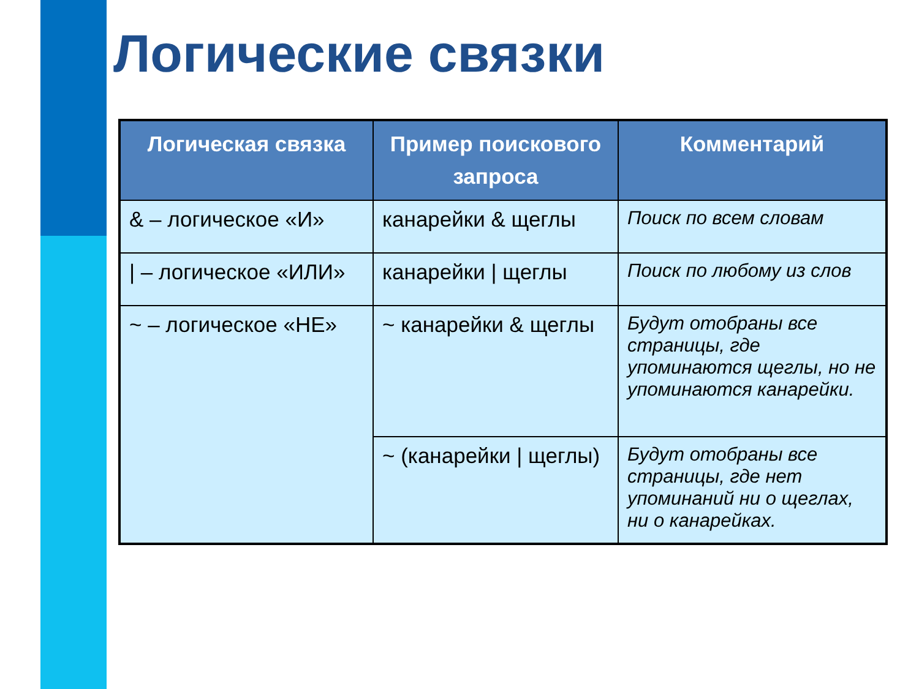Логические связки
| Логическая связка | Пример поискового запроса | Комментарий |
| --- | --- | --- |
| & – логическое «И» | канарейки & щеглы | Поиск по всем словам |
| / – логическое «ИЛИ» | канарейки / щеглы | Поиск по любому из слов |
| ~ – логическое «НЕ» | ~ канарейки & щеглы | Будут отобраны все страницы, где упоминаются щеглы, но не упоминаются канарейки. |
| | ~ (канарейки / щеглы) | Будут отобраны все страницы, где нет упоминаний ни о щеглах, ни о канарейках. |